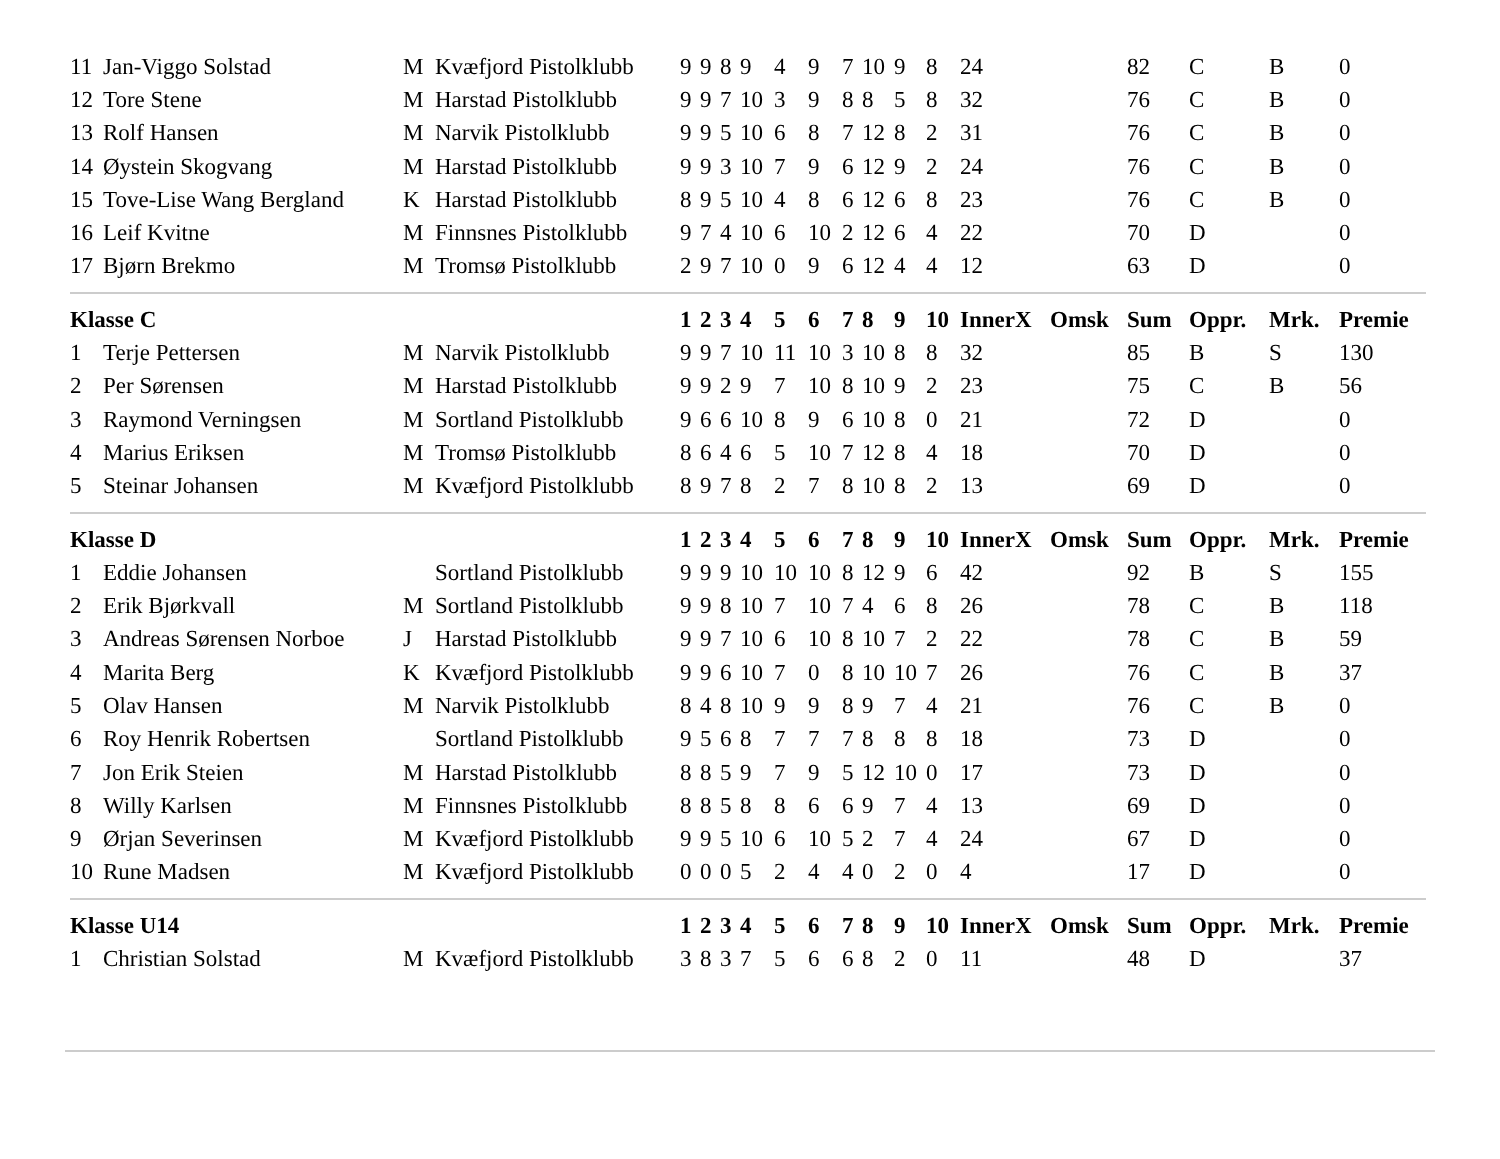| 11 | Jan-Viggo Solstad | M | Kvæfjord Pistolklubb | 9 | 9 | 8 | 9 | 4 | 9 | 7 | 10 | 9 | 8 | 24 | | 82 | C | B | 0 |
| 12 | Tore Stene | M | Harstad Pistolklubb | 9 | 9 | 7 | 10 | 3 | 9 | 8 | 8 | 5 | 8 | 32 | | 76 | C | B | 0 |
| 13 | Rolf Hansen | M | Narvik Pistolklubb | 9 | 9 | 5 | 10 | 6 | 8 | 7 | 12 | 8 | 2 | 31 | | 76 | C | B | 0 |
| 14 | Øystein Skogvang | M | Harstad Pistolklubb | 9 | 9 | 3 | 10 | 7 | 9 | 6 | 12 | 9 | 2 | 24 | | 76 | C | B | 0 |
| 15 | Tove-Lise Wang Bergland | K | Harstad Pistolklubb | 8 | 9 | 5 | 10 | 4 | 8 | 6 | 12 | 6 | 8 | 23 | | 76 | C | B | 0 |
| 16 | Leif Kvitne | M | Finnsnes Pistolklubb | 9 | 7 | 4 | 10 | 6 | 10 | 2 | 12 | 6 | 4 | 22 | | 70 | D | | 0 |
| 17 | Bjørn Brekmo | M | Tromsø Pistolklubb | 2 | 9 | 7 | 10 | 0 | 9 | 6 | 12 | 4 | 4 | 12 | | 63 | D | | 0 |
| Klasse C | | | | 1 | 2 | 3 | 4 | 5 | 6 | 7 | 8 | 9 | 10 | InnerX | Omsk | Sum | Oppr. | Mrk. | Premie |
| 1 | Terje Pettersen | M | Narvik Pistolklubb | 9 | 9 | 7 | 10 | 11 | 10 | 3 | 10 | 8 | 8 | 32 | | 85 | B | S | 130 |
| 2 | Per Sørensen | M | Harstad Pistolklubb | 9 | 9 | 2 | 9 | 7 | 10 | 8 | 10 | 9 | 2 | 23 | | 75 | C | B | 56 |
| 3 | Raymond Verningsen | M | Sortland Pistolklubb | 9 | 6 | 6 | 10 | 8 | 9 | 6 | 10 | 8 | 0 | 21 | | 72 | D | | 0 |
| 4 | Marius Eriksen | M | Tromsø Pistolklubb | 8 | 6 | 4 | 6 | 5 | 10 | 7 | 12 | 8 | 4 | 18 | | 70 | D | | 0 |
| 5 | Steinar Johansen | M | Kvæfjord Pistolklubb | 8 | 9 | 7 | 8 | 2 | 7 | 8 | 10 | 8 | 2 | 13 | | 69 | D | | 0 |
| Klasse D | | | | 1 | 2 | 3 | 4 | 5 | 6 | 7 | 8 | 9 | 10 | InnerX | Omsk | Sum | Oppr. | Mrk. | Premie |
| 1 | Eddie Johansen | | Sortland Pistolklubb | 9 | 9 | 9 | 10 | 10 | 10 | 8 | 12 | 9 | 6 | 42 | | 92 | B | S | 155 |
| 2 | Erik Bjørkvall | M | Sortland Pistolklubb | 9 | 9 | 8 | 10 | 7 | 10 | 7 | 4 | 6 | 8 | 26 | | 78 | C | B | 118 |
| 3 | Andreas Sørensen Norboe | J | Harstad Pistolklubb | 9 | 9 | 7 | 10 | 6 | 10 | 8 | 10 | 7 | 2 | 22 | | 78 | C | B | 59 |
| 4 | Marita Berg | K | Kvæfjord Pistolklubb | 9 | 9 | 6 | 10 | 7 | 0 | 8 | 10 | 10 | 7 | 26 | | 76 | C | B | 37 |
| 5 | Olav Hansen | M | Narvik Pistolklubb | 8 | 4 | 8 | 10 | 9 | 9 | 8 | 9 | 7 | 4 | 21 | | 76 | C | B | 0 |
| 6 | Roy Henrik Robertsen | | Sortland Pistolklubb | 9 | 5 | 6 | 8 | 7 | 7 | 7 | 8 | 8 | 8 | 18 | | 73 | D | | 0 |
| 7 | Jon Erik Steien | M | Harstad Pistolklubb | 8 | 8 | 5 | 9 | 7 | 9 | 5 | 12 | 10 | 0 | 17 | | 73 | D | | 0 |
| 8 | Willy Karlsen | M | Finnsnes Pistolklubb | 8 | 8 | 5 | 8 | 8 | 6 | 6 | 9 | 7 | 4 | 13 | | 69 | D | | 0 |
| 9 | Ørjan Severinsen | M | Kvæfjord Pistolklubb | 9 | 9 | 5 | 10 | 6 | 10 | 5 | 2 | 7 | 4 | 24 | | 67 | D | | 0 |
| 10 | Rune Madsen | M | Kvæfjord Pistolklubb | 0 | 0 | 0 | 5 | 2 | 4 | 4 | 0 | 2 | 0 | 4 | | 17 | D | | 0 |
| Klasse U14 | | | | 1 | 2 | 3 | 4 | 5 | 6 | 7 | 8 | 9 | 10 | InnerX | Omsk | Sum | Oppr. | Mrk. | Premie |
| 1 | Christian Solstad | M | Kvæfjord Pistolklubb | 3 | 8 | 3 | 7 | 5 | 6 | 6 | 8 | 2 | 0 | 11 | | 48 | D | | 37 |